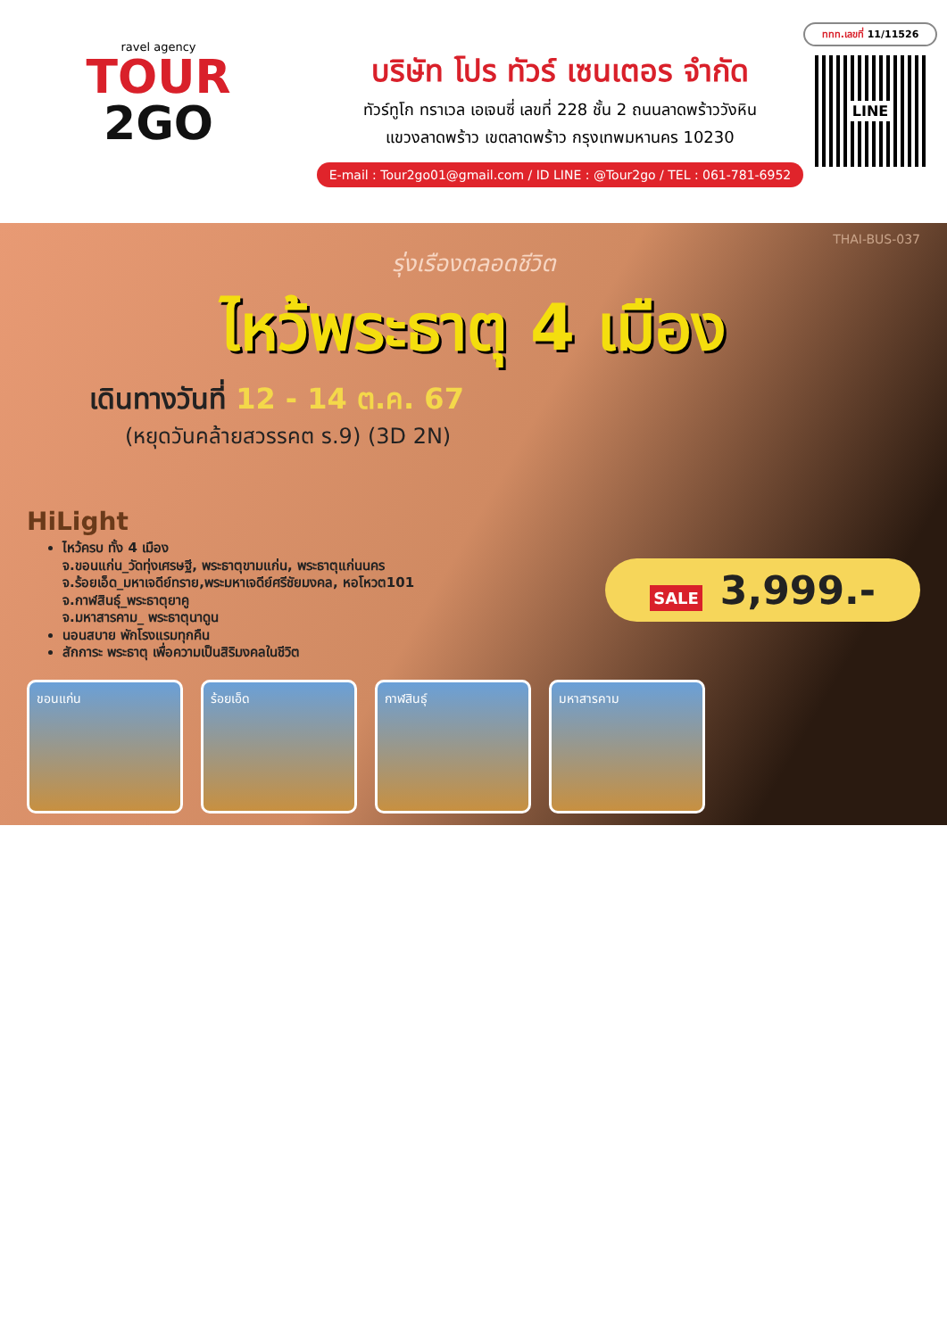ravel agency
TOUR
2GO
บริษัท โปร ทัวร์ เซนเตอร จำกัด
ทัวร์ทูโก ทราเวล เอเจนซี่ เลขที่ 228 ชั้น 2 ถนนลาดพร้าววังหิน
แขวงลาดพร้าว เขตลาดพร้าว กรุงเทพมหานคร 10230
E-mail : Tour2go01@gmail.com / ID LINE : @Tour2go / TEL : 061-781-6952
ททท.เลขที่ 11/11526
LINE
THAI-BUS-037
รุ่งเรืองตลอดชีวิต
ไหว้พระธาตุ 4 เมือง
เดินทางวันที่ 12 - 14 ต.ค. 67
(หยุดวันคล้ายสวรรคต ร.9) (3D 2N)
HiLight
ไหว้ครบ ทั้ง 4 เมือง
จ.ขอนแก่น_วัดทุ่งเศรษฐี, พระธาตุขามแก่น, พระธาตุแก่นนคร
จ.ร้อยเอ็ด_มหาเจดีย์ทราย,พระมหาเจดีย์ศรีชัยมงคล, หอโหวต101
จ.กาฬสินธุ์_พระธาตุยาคู
จ.มหาสารคาม_ พระธาตุนาดูน
นอนสบาย พักโรงแรมทุกคืน
สักการะ พระธาตุ เพื่อความเป็นสิริมงคลในชีวิต
SALE 3,999.-
ขอนแก่น ร้อยเอ็ด กาฬสินธุ์ มหาสารคาม